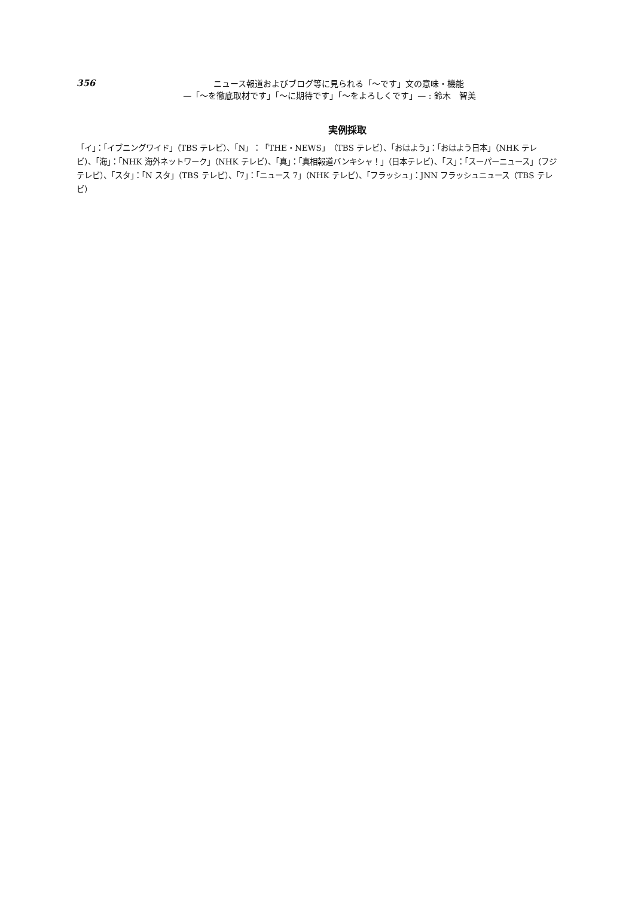356
ニュース報道およびブログ等に見られる「〜です」文の意味・機能
—「〜を徹底取材です」「〜に期待です」「〜をよろしくです」— : 鈴木　智美
実例採取
「イ」：「イブニングワイド」（TBS テレビ）、「N」：「THE・NEWS」（TBS テレビ）、「おはよう」：「おはよう日本」（NHK テレビ）、「海」：「NHK 海外ネットワーク」（NHK テレビ）、「真」：「真相報道バンキシャ！」（日本テレビ）、「ス」：「スーパーニュース」（フジテレビ）、「スタ」：「N スタ」（TBS テレビ）、「7」：「ニュース 7」（NHK テレビ）、「フラッシュ」：JNN フラッシュニュース（TBS テレビ）